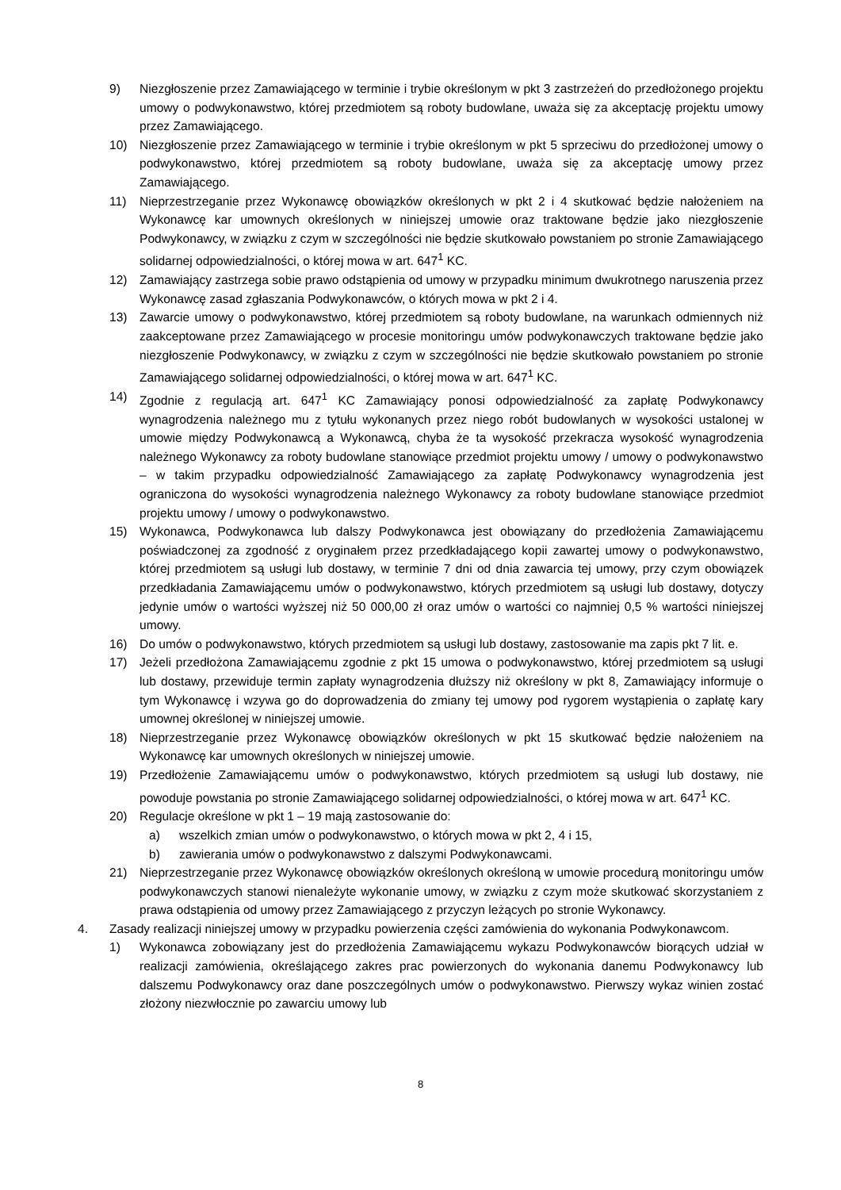9) Niezgłoszenie przez Zamawiającego w terminie i trybie określonym w pkt 3 zastrzeżeń do przedłożonego projektu umowy o podwykonawstwo, której przedmiotem są roboty budowlane, uważa się za akceptację projektu umowy przez Zamawiającego.
10) Niezgłoszenie przez Zamawiającego w terminie i trybie określonym w pkt 5 sprzeciwu do przedłożonej umowy o podwykonawstwo, której przedmiotem są roboty budowlane, uważa się za akceptację umowy przez Zamawiającego.
11) Nieprzestrzeganie przez Wykonawcę obowiązków określonych w pkt 2 i 4 skutkować będzie nałożeniem na Wykonawcę kar umownych określonych w niniejszej umowie oraz traktowane będzie jako niezgłoszenie Podwykonawcy, w związku z czym w szczególności nie będzie skutkowało powstaniem po stronie Zamawiającego solidarnej odpowiedzialności, o której mowa w art. 647<sup>1</sup> KC.
12) Zamawiający zastrzega sobie prawo odstąpienia od umowy w przypadku minimum dwukrotnego naruszenia przez Wykonawcę zasad zgłaszania Podwykonawców, o których mowa w pkt 2 i 4.
13) Zawarcie umowy o podwykonawstwo, której przedmiotem są roboty budowlane, na warunkach odmiennych niż zaakceptowane przez Zamawiającego w procesie monitoringu umów podwykonawczych traktowane będzie jako niezgłoszenie Podwykonawcy, w związku z czym w szczególności nie będzie skutkowało powstaniem po stronie Zamawiającego solidarnej odpowiedzialności, o której mowa w art. 647<sup>1</sup> KC.
14) Zgodnie z regulacją art. 647<sup>1</sup> KC Zamawiający ponosi odpowiedzialność za zapłatę Podwykonawcy wynagrodzenia należnego mu z tytułu wykonanych przez niego robót budowlanych w wysokości ustalonej w umowie między Podwykonawcą a Wykonawcą, chyba że ta wysokość przekracza wysokość wynagrodzenia należnego Wykonawcy za roboty budowlane stanowiące przedmiot projektu umowy / umowy o podwykonawstwo – w takim przypadku odpowiedzialność Zamawiającego za zapłatę Podwykonawcy wynagrodzenia jest ograniczona do wysokości wynagrodzenia należnego Wykonawcy za roboty budowlane stanowiące przedmiot projektu umowy / umowy o podwykonawstwo.
15) Wykonawca, Podwykonawca lub dalszy Podwykonawca jest obowiązany do przedłożenia Zamawiającemu poświadczonej za zgodność z oryginałem przez przedkładającego kopii zawartej umowy o podwykonawstwo, której przedmiotem są usługi lub dostawy, w terminie 7 dni od dnia zawarcia tej umowy, przy czym obowiązek przedkładania Zamawiającemu umów o podwykonawstwo, których przedmiotem są usługi lub dostawy, dotyczy jedynie umów o wartości wyższej niż 50 000,00 zł oraz umów o wartości co najmniej 0,5 % wartości niniejszej umowy.
16) Do umów o podwykonawstwo, których przedmiotem są usługi lub dostawy, zastosowanie ma zapis pkt 7 lit. e.
17) Jeżeli przedłożona Zamawiającemu zgodnie z pkt 15 umowa o podwykonawstwo, której przedmiotem są usługi lub dostawy, przewiduje termin zapłaty wynagrodzenia dłuższy niż określony w pkt 8, Zamawiający informuje o tym Wykonawcę i wzywa go do doprowadzenia do zmiany tej umowy pod rygorem wystąpienia o zapłatę kary umownej określonej w niniejszej umowie.
18) Nieprzestrzeganie przez Wykonawcę obowiązków określonych w pkt 15 skutkować będzie nałożeniem na Wykonawcę kar umownych określonych w niniejszej umowie.
19) Przedłożenie Zamawiającemu umów o podwykonawstwo, których przedmiotem są usługi lub dostawy, nie powoduje powstania po stronie Zamawiającego solidarnej odpowiedzialności, o której mowa w art. 647<sup>1</sup> KC.
20) Regulacje określone w pkt 1 – 19 mają zastosowanie do:
a) wszelkich zmian umów o podwykonawstwo, o których mowa w pkt 2, 4 i 15,
b) zawierania umów o podwykonawstwo z dalszymi Podwykonawcami.
21) Nieprzestrzeganie przez Wykonawcę obowiązków określonych określoną w umowie procedurą monitoringu umów podwykonawczych stanowi nienależyte wykonanie umowy, w związku z czym może skutkować skorzystaniem z prawa odstąpienia od umowy przez Zamawiającego z przyczyn leżących po stronie Wykonawcy.
4. Zasady realizacji niniejszej umowy w przypadku powierzenia części zamówienia do wykonania Podwykonawcom.
1) Wykonawca zobowiązany jest do przedłożenia Zamawiającemu wykazu Podwykonawców biorących udział w realizacji zamówienia, określającego zakres prac powierzonych do wykonania danemu Podwykonawcy lub dalszemu Podwykonawcy oraz dane poszczególnych umów o podwykonawstwo. Pierwszy wykaz winien zostać złożony niezwłocznie po zawarciu umowy lub
8